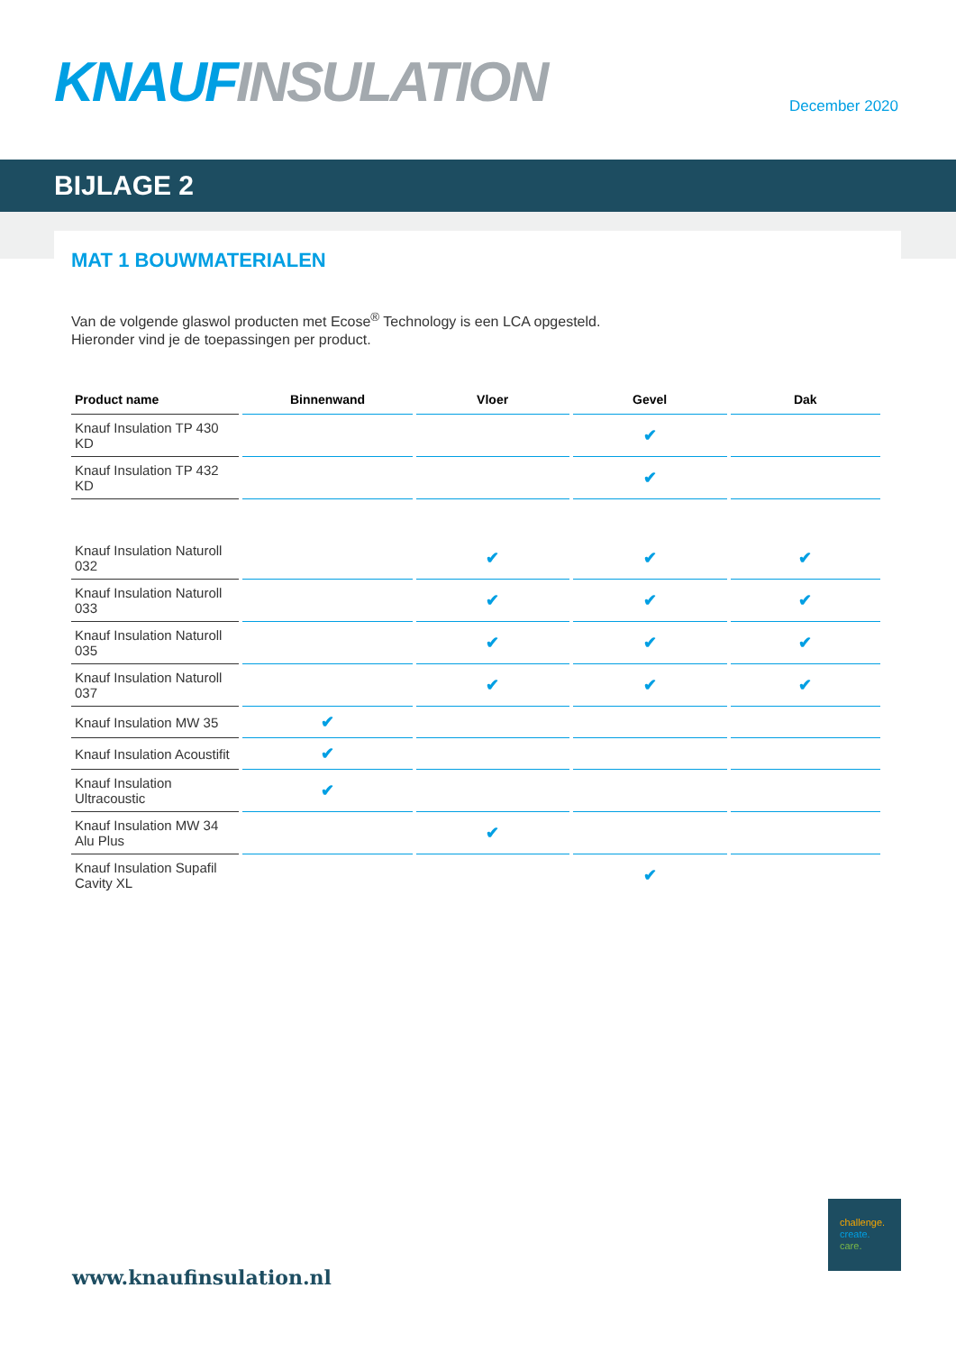KNAUF INSULATION December 2020
BIJLAGE 2
MAT 1 BOUWMATERIALEN
Van de volgende glaswol producten met Ecose<sup>®</sup> Technology is een LCA opgesteld.
Hieronder vind je de toepassingen per product.
| Product name | Binnenwand | Vloer | Gevel | Dak |
| --- | --- | --- | --- | --- |
| Knauf Insulation TP 430 KD | | | ✔ | |
| Knauf Insulation TP 432 KD | | | ✔ | |
| Knauf Insulation Naturoll 032 | | ✔ | ✔ | ✔ |
| Knauf Insulation Naturoll 033 | | ✔ | ✔ | ✔ |
| Knauf Insulation Naturoll 035 | | ✔ | ✔ | ✔ |
| Knauf Insulation Naturoll 037 | | ✔ | ✔ | ✔ |
| Knauf Insulation MW 35 | ✔ | | | |
| Knauf Insulation Acoustifit | ✔ | | | |
| Knauf Insulation Ultracoustic | ✔ | | | |
| Knauf Insulation MW 34 Alu Plus | | ✔ | | |
| Knauf Insulation Supafil Cavity XL | | | ✔ | |
www.knaufinsulation.nl
challenge.
create.
care.